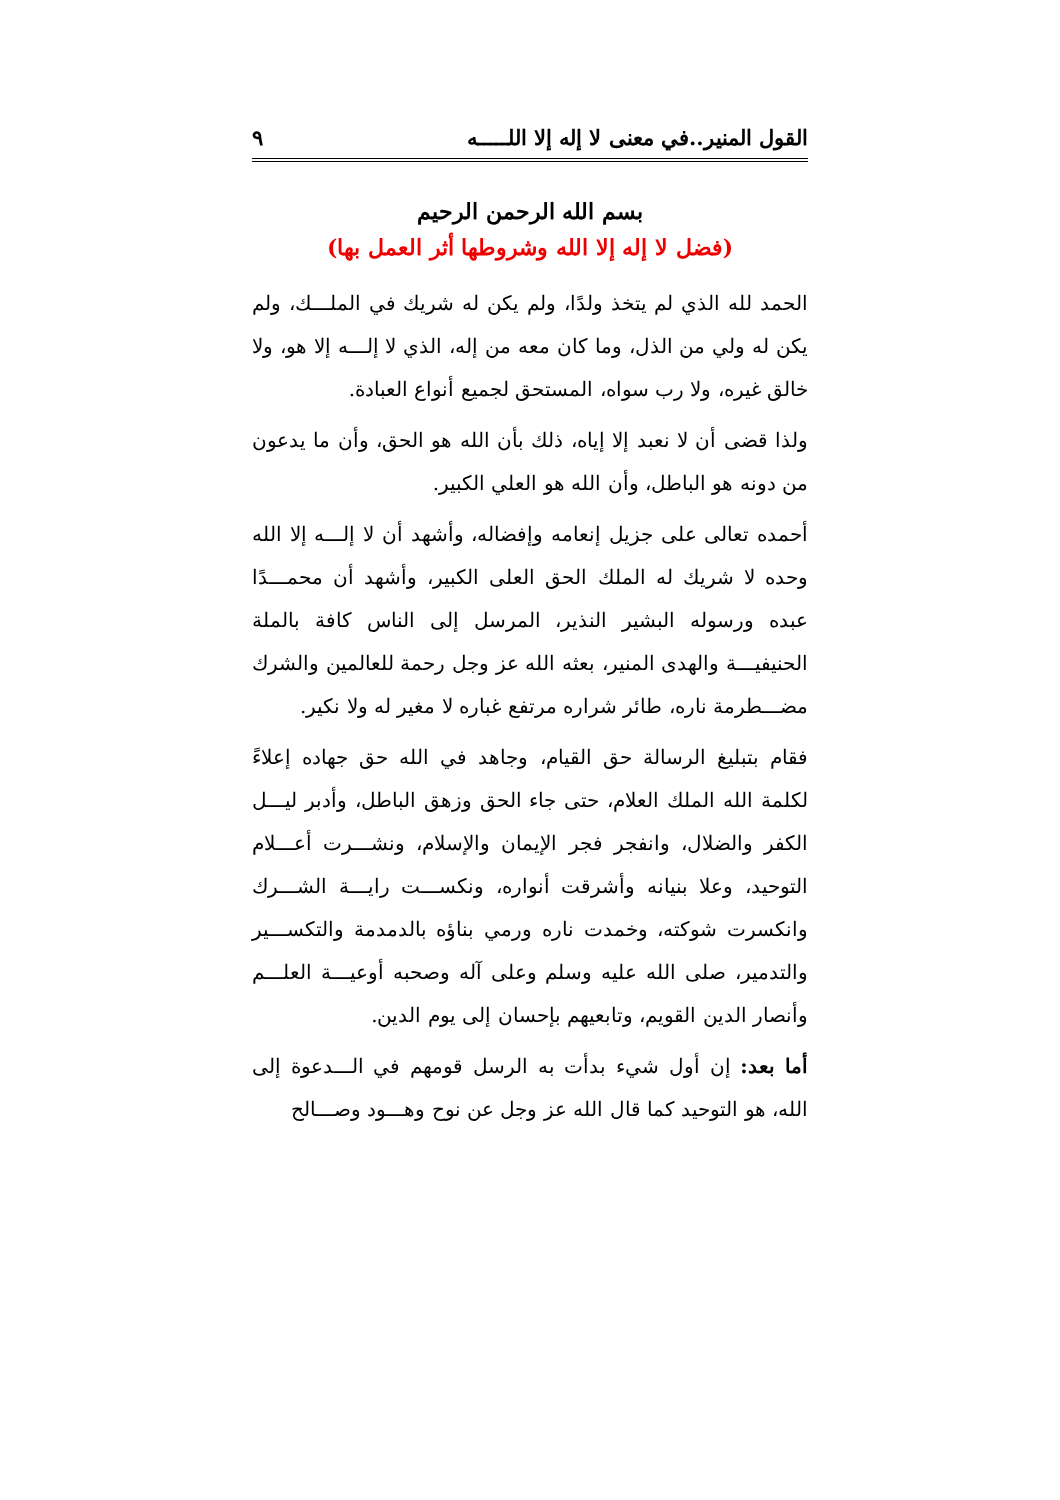القول المنير..في معنى لا إله إلا اللـــــه ٩
بسم الله الرحمن الرحيم
(فضل لا إله إلا الله وشروطها أثر العمل بها)
الحمد لله الذي لم يتخذ ولدًا، ولم يكن له شريك في الملـــك، ولم يكن له ولي من الذل، وما كان معه من إله، الذي لا إلـــه إلا هو، ولا خالق غيره، ولا رب سواه، المستحق لجميع أنواع العبادة.
ولذا قضى أن لا نعبد إلا إياه، ذلك بأن الله هو الحق، وأن ما يدعون من دونه هو الباطل، وأن الله هو العلي الكبير.
أحمده تعالى على جزيل إنعامه وإفضاله، وأشهد أن لا إلـــه إلا الله وحده لا شريك له الملك الحق العلى الكبير، وأشهد أن محمـــدًا عبده ورسوله البشير النذير، المرسل إلى الناس كافة بالملة الحنيفيـــة والهدى المنير، بعثه الله عز وجل رحمة للعالمين والشرك مضـــطرمة ناره، طائر شراره مرتفع غباره لا مغير له ولا نكير.
فقام بتبليغ الرسالة حق القيام، وجاهد في الله حق جهاده إعلاءً لكلمة الله الملك العلام، حتى جاء الحق وزهق الباطل، وأدبر ليـــل الكفر والضلال، وانفجر فجر الإيمان والإسلام، ونشـــرت أعـــلام التوحيد، وعلا بنيانه وأشرقت أنواره، ونكســـت رايـــة الشـــرك وانكسرت شوكته، وخمدت ناره ورمي بناؤه بالدمدمة والتكســـير والتدمير، صلى الله عليه وسلم وعلى آله وصحبه أوعيـــة العلـــم وأنصار الدين القويم، وتابعيهم بإحسان إلى يوم الدين.
أما بعد: إن أول شيء بدأت به الرسل قومهم في الـــدعوة إلى الله، هو التوحيد كما قال الله عز وجل عن نوح وهـــود وصـــالح